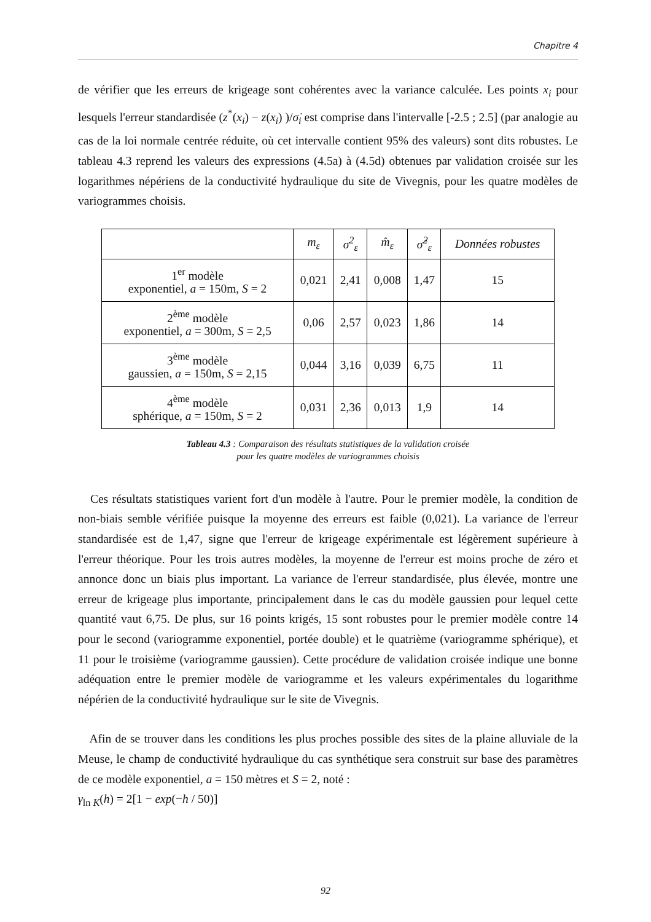Chapitre 4
de vérifier que les erreurs de krigeage sont cohérentes avec la variance calculée. Les points x<sub>i</sub> pour lesquels l'erreur standardisée (z<sup>*</sup>(x<sub>i</sub>) − z(x<sub>i</sub>) )/σ̇<sub>i</sub> est comprise dans l'intervalle [-2.5 ; 2.5] (par analogie au cas de la loi normale centrée réduite, où cet intervalle contient 95% des valeurs) sont dits robustes. Le tableau 4.3 reprend les valeurs des expressions (4.5a) à (4.5d) obtenues par validation croisée sur les logarithmes népériens de la conductivité hydraulique du site de Vivegnis, pour les quatre modèles de variogrammes choisis.
| | m<sub>ε</sub> | σ<sup>2</sup><sub>ε</sub> | m̂<sub>ε</sub> | σ̂<sup>2</sup><sub>ε</sub> | Données robustes |
| --- | --- | --- | --- | --- | --- |
| 1<sup>er</sup> modèle exponentiel, a = 150m, S = 2 | 0,021 | 2,41 | 0,008 | 1,47 | 15 |
| 2<sup>ème</sup> modèle exponentiel, a = 300m, S = 2,5 | 0,06 | 2,57 | 0,023 | 1,86 | 14 |
| 3<sup>ème</sup> modèle gaussien, a = 150m, S = 2,15 | 0,044 | 3,16 | 0,039 | 6,75 | 11 |
| 4<sup>ème</sup> modèle sphérique, a = 150m, S = 2 | 0,031 | 2,36 | 0,013 | 1,9 | 14 |
Tableau 4.3 : Comparaison des résultats statistiques de la validation croisée
pour les quatre modèles de variogrammes choisis
Ces résultats statistiques varient fort d'un modèle à l'autre. Pour le premier modèle, la condition de non-biais semble vérifiée puisque la moyenne des erreurs est faible (0,021). La variance de l'erreur standardisée est de 1,47, signe que l'erreur de krigeage expérimentale est légèrement supérieure à l'erreur théorique. Pour les trois autres modèles, la moyenne de l'erreur est moins proche de zéro et annonce donc un biais plus important. La variance de l'erreur standardisée, plus élevée, montre une erreur de krigeage plus importante, principalement dans le cas du modèle gaussien pour lequel cette quantité vaut 6,75. De plus, sur 16 points krigés, 15 sont robustes pour le premier modèle contre 14 pour le second (variogramme exponentiel, portée double) et le quatrième (variogramme sphérique), et 11 pour le troisième (variogramme gaussien). Cette procédure de validation croisée indique une bonne adéquation entre le premier modèle de variogramme et les valeurs expérimentales du logarithme népérien de la conductivité hydraulique sur le site de Vivegnis.
Afin de se trouver dans les conditions les plus proches possible des sites de la plaine alluviale de la Meuse, le champ de conductivité hydraulique du cas synthétique sera construit sur base des paramètres de ce modèle exponentiel, a = 150 mètres et S = 2, noté :
γ<sub>ln K</sub>(h) = 2[1 − exp(−h / 50)]
92